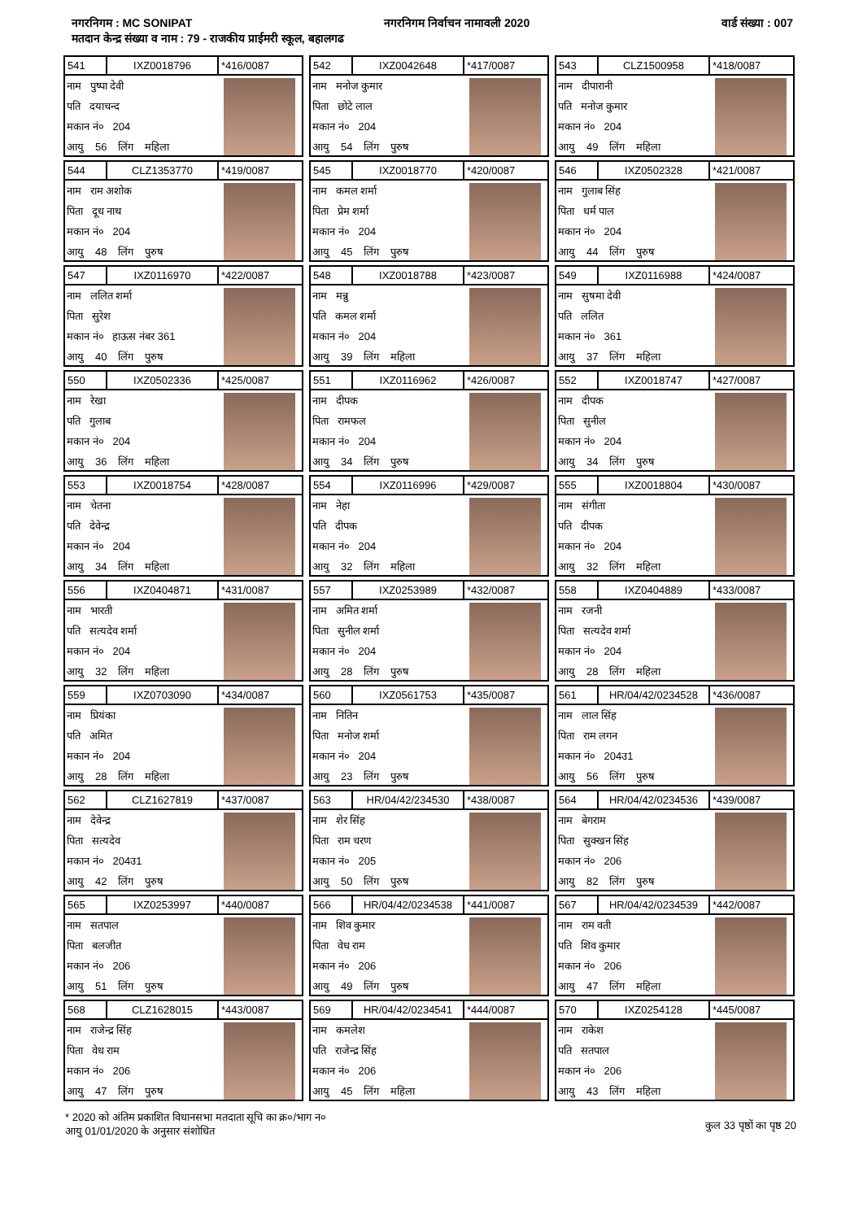नगरनिगम : MC SONIPAT नगरनिगम निर्वाचन नामावली 2020 वार्ड संख्या : 007
मतदान केन्द्र संख्या व नाम : 79 - राजकीय प्राईमरी स्कूल, बहालगढ
| 541 | IXZ0018796 | *416/0087 |
नाम पुष्पा देवी
पति दयाचन्द
मकान नं० 204
आयु 56 लिंग महिला
| 542 | IXZ0042648 | *417/0087 |
नाम मनोज कुमार
पिता छोटे लाल
मकान नं० 204
आयु 54 लिंग पुरुष
| 543 | CLZ1500958 | *418/0087 |
नाम दीपारानी
पति मनोज कुमार
मकान नं० 204
आयु 49 लिंग महिला
| 544 | CLZ1353770 | *419/0087 |
नाम राम अशोक
पिता दूध नाथ
मकान नं० 204
आयु 48 लिंग पुरुष
| 545 | IXZ0018770 | *420/0087 |
नाम कमल शर्मा
पिता प्रेम शर्मा
मकान नं० 204
आयु 45 लिंग पुरुष
| 546 | IXZ0502328 | *421/0087 |
नाम गुलाब सिंह
पिता धर्म पाल
मकान नं० 204
आयु 44 लिंग पुरुष
| 547 | IXZ0116970 | *422/0087 |
नाम ललित शर्मा
पिता सुरेश
मकान नं० हाऊस नंबर 361
आयु 40 लिंग पुरुष
| 548 | IXZ0018788 | *423/0087 |
नाम मन्नु
पति कमल शर्मा
मकान नं० 204
आयु 39 लिंग महिला
| 549 | IXZ0116988 | *424/0087 |
नाम सुषमा देवी
पति ललित
मकान नं० 361
आयु 37 लिंग महिला
| 550 | IXZ0502336 | *425/0087 |
नाम रेखा
पति गुलाब
मकान नं० 204
आयु 36 लिंग महिला
| 551 | IXZ0116962 | *426/0087 |
नाम दीपक
पिता रामफल
मकान नं० 204
आयु 34 लिंग पुरुष
| 552 | IXZ0018747 | *427/0087 |
नाम दीपक
पिता सुनील
मकान नं० 204
आयु 34 लिंग पुरुष
| 553 | IXZ0018754 | *428/0087 |
नाम चेतना
पति देवेन्द्र
मकान नं० 204
आयु 34 लिंग महिला
| 554 | IXZ0116996 | *429/0087 |
नाम नेहा
पति दीपक
मकान नं० 204
आयु 32 लिंग महिला
| 555 | IXZ0018804 | *430/0087 |
नाम संगीता
पति दीपक
मकान नं० 204
आयु 32 लिंग महिला
| 556 | IXZ0404871 | *431/0087 |
नाम भारती
पति सत्यदेव शर्मा
मकान नं० 204
आयु 32 लिंग महिला
| 557 | IXZ0253989 | *432/0087 |
नाम अमित शर्मा
पिता सुनील शर्मा
मकान नं० 204
आयु 28 लिंग पुरुष
| 558 | IXZ0404889 | *433/0087 |
नाम रजनी
पिता सत्यदेव शर्मा
मकान नं० 204
आयु 28 लिंग महिला
| 559 | IXZ0703090 | *434/0087 |
नाम प्रियंका
पति अमित
मकान नं० 204
आयु 28 लिंग महिला
| 560 | IXZ0561753 | *435/0087 |
नाम नितिन
पिता मनोज शर्मा
मकान नं० 204
आयु 23 लिंग पुरुष
| 561 | HR/04/42/0234528 | *436/0087 |
नाम लाल सिंह
पिता राम लगन
मकान नं० 204उ1
आयु 56 लिंग पुरुष
| 562 | CLZ1627819 | *437/0087 |
नाम देवेन्द्र
पिता सत्यदेव
मकान नं० 204उ1
आयु 42 लिंग पुरुष
| 563 | HR/04/42/234530 | *438/0087 |
नाम शेर सिंह
पिता राम चरण
मकान नं० 205
आयु 50 लिंग पुरुष
| 564 | HR/04/42/0234536 | *439/0087 |
नाम बेगराम
पिता सुक्खन सिंह
मकान नं० 206
आयु 82 लिंग पुरुष
| 565 | IXZ0253997 | *440/0087 |
नाम सतपाल
पिता बलजीत
मकान नं० 206
आयु 51 लिंग पुरुष
| 566 | HR/04/42/0234538 | *441/0087 |
नाम शिव कुमार
पिता वेध राम
मकान नं० 206
आयु 49 लिंग पुरुष
| 567 | HR/04/42/0234539 | *442/0087 |
नाम राम वती
पति शिव कुमार
मकान नं० 206
आयु 47 लिंग महिला
| 568 | CLZ1628015 | *443/0087 |
नाम राजेन्द्र सिंह
पिता वेध राम
मकान नं० 206
आयु 47 लिंग पुरुष
| 569 | HR/04/42/0234541 | *444/0087 |
नाम कमलेश
पति राजेन्द्र सिंह
मकान नं० 206
आयु 45 लिंग महिला
| 570 | IXZ0254128 | *445/0087 |
नाम राकेश
पति सतपाल
मकान नं० 206
आयु 43 लिंग महिला
* 2020 को अंतिम प्रकाशित विधानसभा मतदाता सूचि का क्र०/भाग न०
आयु 01/01/2020 के अनुसार संशोधित
कुल 33 पृष्ठों का पृष्ठ 20